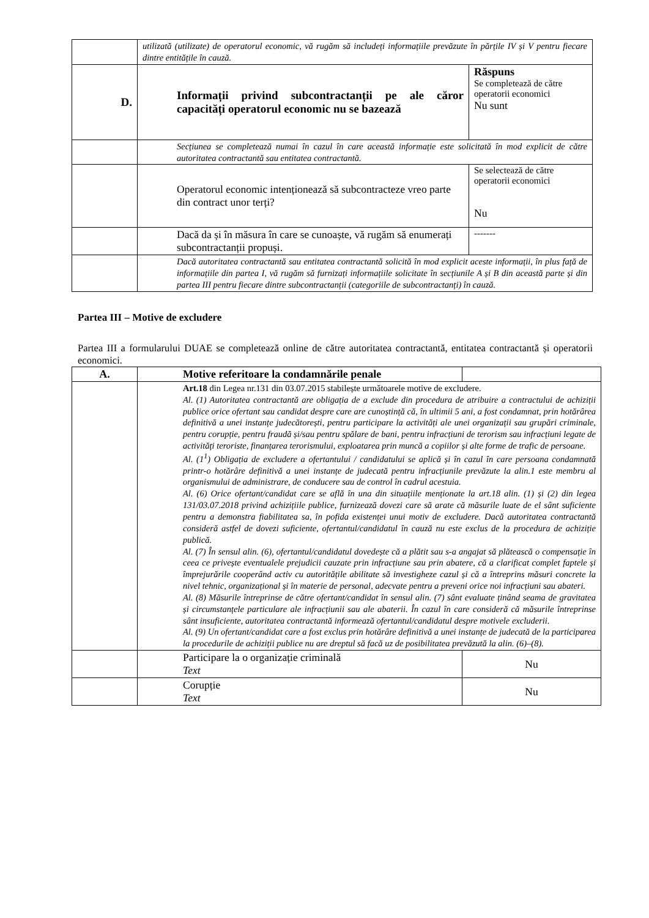| | utilizată (utilizate) de operatorul economic, vă rugăm să includeți informațiile prevăzute în părțile IV și V pentru fiecare dintre entitățile în cauză. | |
| D. | Informații privind subcontractanții pe ale căror capacități operatorul economic nu se bazează | Răspuns Se completează de către operatorii economici Nu sunt |
| | Secțiunea se completează numai în cazul în care această informație este solicitată în mod explicit de către autoritatea contractantă sau entitatea contractantă. | |
| | Operatorul economic intenționează să subcontracteze vreo parte din contract unor terți? | Se selectează de către operatorii economici Nu |
| | Dacă da și în măsura în care se cunoaște, vă rugăm să enumerați subcontractanții propuși. | ------- |
| | Dacă autoritatea contractantă sau entitatea contractantă solicită în mod explicit aceste informații, în plus față de informațiile din partea I, vă rugăm să furnizați informațiile solicitate în secțiunile A și B din această parte și din partea III pentru fiecare dintre subcontractanții (categoriile de subcontractanți) în cauză. | |
Partea III – Motive de excludere
Partea III a formularului DUAE se completează online de către autoritatea contractantă, entitatea contractantă și operatorii economici.
| A. | Motive referitoare la condamnările penale | |
| | Art.18 din Legea nr.131 din 03.07.2015 stabilește următoarele motive de excludere. Al. (1) Autoritatea contractantă are obligația de a exclude din procedura de atribuire a contractului de achiziții publice orice ofertant sau candidat despre care are cunoștință că, în ultimii 5 ani, a fost condamnat, prin hotărârea definitivă a unei instanțe judecătorești, pentru participare la activități ale unei organizații sau grupări criminale, pentru corupție, pentru fraudă și/sau pentru spălare de bani, pentru infracțiuni de terorism sau infracțiuni legate de activități teroriste, finanțarea terorismului, exploatarea prin muncă a copiilor și alte forme de trafic de persoane. Al. (1<sup>1</sup>) Obligația de excludere a ofertantului / candidatului se aplică și în cazul în care persoana condamnată printr-o hotărâre definitivă a unei instanțe de judecată pentru infracțiunile prevăzute la alin.1 este membru al organismului de administrare, de conducere sau de control în cadrul acestuia. Al. (6) Orice ofertant/candidat care se află în una din situațiile menționate la art.18 alin. (1) și (2) din legea 131/03.07.2018 privind achizițiile publice, furnizează dovezi care să arate că măsurile luate de el sânt suficiente pentru a demonstra fiabilitatea sa, în pofida existenței unui motiv de excludere. Dacă autoritatea contractantă consideră astfel de dovezi suficiente, ofertantul/candidatul în cauză nu este exclus de la procedura de achiziție publică. Al. (7) În sensul alin. (6), ofertantul/candidatul dovedește că a plătit sau s-a angajat să plătească o compensație în ceea ce privește eventualele prejudicii cauzate prin infracțiune sau prin abatere, că a clarificat complet faptele și împrejurările cooperând activ cu autoritățile abilitate să investigheze cazul și că a întreprins măsuri concrete la nivel tehnic, organizațional și în materie de personal, adecvate pentru a preveni orice noi infracțiuni sau abateri. Al. (8) Măsurile întreprinse de către ofertant/candidat în sensul alin. (7) sânt evaluate ținând seama de gravitatea și circumstanțele particulare ale infracțiunii sau ale abaterii. În cazul în care consideră că măsurile întreprinse sânt insuficiente, autoritatea contractantă informează ofertantul/candidatul despre motivele excluderii. Al. (9) Un ofertant/candidat care a fost exclus prin hotărâre definitivă a unei instanțe de judecată de la participarea la procedurile de achiziții publice nu are dreptul să facă uz de posibilitatea prevăzută la alin. (6)–(8). | |
| | Participare la o organizație criminală Text | Nu |
| | Corupție Text | Nu |